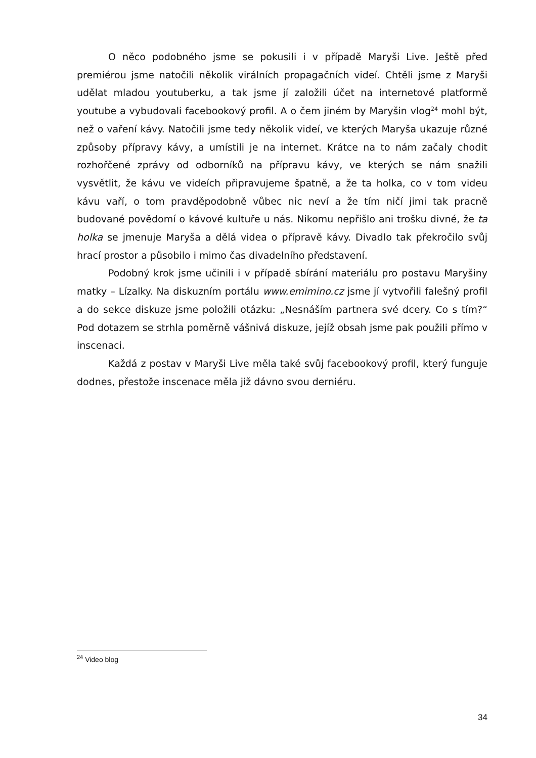O něco podobného jsme se pokusili i v případě Maryši Live. Ještě před premiérou jsme natočili několik virálních propagačních videí. Chtěli jsme z Maryši udělat mladou youtuberku, a tak jsme jí založili účet na internetové platformě youtube a vybudovali facebookový profil. A o čem jiném by Maryšin vlog<sup>24</sup> mohl být, než o vaření kávy. Natočili jsme tedy několik videí, ve kterých Maryša ukazuje různé způsoby přípravy kávy, a umístili je na internet. Krátce na to nám začaly chodit rozhořčené zprávy od odborníků na přípravu kávy, ve kterých se nám snažili vysvětlit, že kávu ve videích připravujeme špatně, a že ta holka, co v tom videu kávu vaří, o tom pravděpodobně vůbec nic neví a že tím ničí jimi tak pracně budované povědomí o kávové kultuře u nás. Nikomu nepřišlo ani trošku divné, že ta holka se jmenuje Maryša a dělá videa o přípravě kávy. Divadlo tak překročilo svůj hrací prostor a působilo i mimo čas divadelního představení.
Podobný krok jsme učinili i v případě sbírání materiálu pro postavu Maryšiny matky – Lízalky. Na diskuzním portálu www.emimino.cz jsme jí vytvořili falešný profil a do sekce diskuze jsme položili otázku: „Nesnáším partnera své dcery. Co s tím?“ Pod dotazem se strhla poměrně vášnivá diskuze, jejíž obsah jsme pak použili přímo v inscenaci.
Každá z postav v Maryši Live měla také svůj facebookový profil, který funguje dodnes, přestože inscenace měla již dávno svou derniéru.
<sup>24</sup> Video blog
34